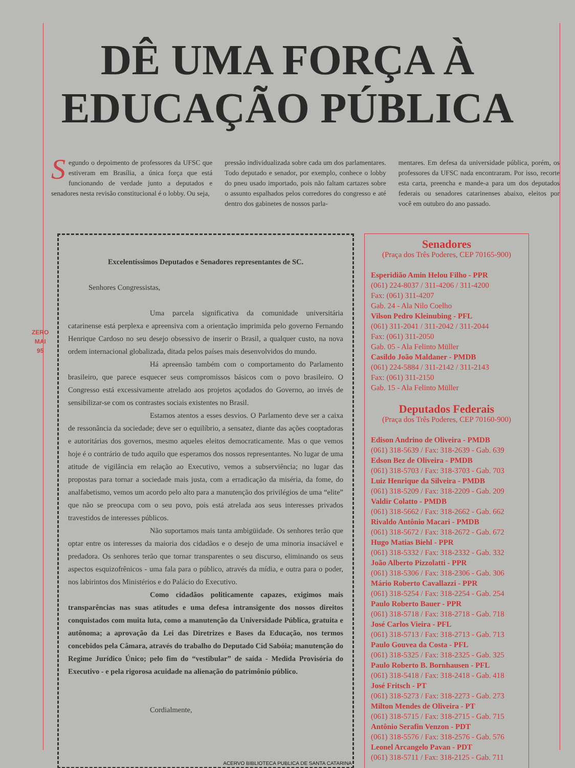DÊ UMA FORÇA À
EDUCAÇÃO PÚBLICA
Segundo o depoimento de professores da UFSC que estiveram em Brasília, a única força que está funcionando de verdade junto a deputados e senadores nesta revisão constitucional é o lobby. Ou seja,
pressão individualizada sobre cada um dos parlamentares. Todo deputado e senador, por exemplo, conhece o lobby do pneu usado importado, pois não faltam cartazes sobre o assunto espalhados pelos corredores do congresso e até dentro dos gabinetes de nossos parla-
mentares. Em defesa da universidade pública, porém, os professores da UFSC nada encontraram. Por isso, recorte esta carta, preencha e mande-a para um dos deputados federais ou senadores catarinenses abaixo, eleitos por você em outubro do ano passado.
ZERO
MAI
95
Excelentíssimos Deputados e Senadores representantes de SC.
Senhores Congressistas,
Uma parcela significativa da comunidade universitária catarinense está perplexa e apreensiva com a orientação imprimida pelo governo Fernando Henrique Cardoso no seu desejo obsessivo de inserir o Brasil, a qualquer custo, na nova ordem internacional globalizada, ditada pelos países mais desenvolvidos do mundo.
Há apreensão também com o comportamento do Parlamento brasileiro, que parece esquecer seus compromissos básicos com o povo brasileiro. O Congresso está excessivamente atrelado aos projetos açodados do Governo, ao invés de sensibilizar-se com os contrastes sociais existentes no Brasil.
Estamos atentos a esses desvios. O Parlamento deve ser a caixa de ressonância da sociedade; deve ser o equilíbrio, a sensatez, diante das ações cooptadoras e autoritárias dos governos, mesmo aqueles eleitos democraticamente. Mas o que vemos hoje é o contrário de tudo aquilo que esperamos dos nossos representantes. No lugar de uma atitude de vigilância em relação ao Executivo, vemos a subserviência; no lugar das propostas para tornar a sociedade mais justa, com a erradicação da miséria, da fome, do analfabetismo, vemos um acordo pelo alto para a manutenção dos privilégios de uma “elite” que não se preocupa com o seu povo, pois está atrelada aos seus interesses privados travestidos de interesses públicos.
Não suportamos mais tanta ambigüidade. Os senhores terão que optar entre os interesses da maioria dos cidadãos e o desejo de uma minoria insaciável e predadora. Os senhores terão que tornar transparentes o seu discurso, eliminando os seus aspectos esquizofrênicos - uma fala para o público, através da mídia, e outra para o poder, nos labirintos dos Ministérios e do Palácio do Executivo.
Como cidadãos politicamente capazes, exigimos mais transparências nas suas atitudes e uma defesa intransigente dos nossos direitos conquistados com muita luta, como a manutenção da Universidade Pública, gratuita e autônoma; a aprovação da Lei das Diretrizes e Bases da Educação, nos termos concebidos pela Câmara, através do trabalho do Deputado Cid Sabóia; manutenção do Regime Jurídico Único; pelo fim do “vestibular” de saída - Medida Provisória do Executivo - e pela rigorosa acuidade na alienação do patrimônio público.
Cordialmente,
Senadores
(Praça dos Três Poderes, CEP 70165-900)
Esperidião Amin Helou Filho - PPR
(061) 224-8037 / 311-4206 / 311-4200
Fax: (061) 311-4207
Gab. 24 - Ala Nilo Coelho
Vilson Pedro Kleinubing - PFL
(061) 311-2041 / 311-2042 / 311-2044
Fax: (061) 311-2050
Gab. 05 - Ala Felinto Müller
Casildo João Maldaner - PMDB
(061) 224-5884 / 311-2142 / 311-2143
Fax: (061) 311-2150
Gab. 15 - Ala Felinto Müller
Deputados Federais
(Praça dos Três Poderes, CEP 70160-900)
Edison Andrino de Oliveira - PMDB
(061) 318-5639 / Fax: 318-2639 - Gab. 639
Edson Bez de Oliveira - PMDB
(061) 318-5703 / Fax: 318-3703 - Gab. 703
Luiz Henrique da Silveira - PMDB
(061) 318-5209 / Fax: 318-2209 - Gab. 209
Valdir Colatto - PMDB
(061) 318-5662 / Fax: 318-2662 - Gab. 662
Rivaldo Antônio Macari - PMDB
(061) 318-5672 / Fax: 318-2672 - Gab. 672
Hugo Matias Biehl - PPR
(061) 318-5332 / Fax: 318-2332 - Gab. 332
João Alberto Pizzolatti - PPR
(061) 318-5306 / Fax: 318-2306 - Gab. 306
Mário Roberto Cavallazzi - PPR
(061) 318-5254 / Fax: 318-2254 - Gab. 254
Paulo Roberto Bauer - PPR
(061) 318-5718 / Fax: 318-2718 - Gab. 718
José Carlos Vieira - PFL
(061) 318-5713 / Fax: 318-2713 - Gab. 713
Paulo Gouvea da Costa - PFL
(061) 318-5325 / Fax: 318-2325 - Gab. 325
Paulo Roberto B. Bornhausen - PFL
(061) 318-5418 / Fax: 318-2418 - Gab. 418
José Fritsch - PT
(061) 318-5273 / Fax: 318-2273 - Gab. 273
Milton Mendes de Oliveira - PT
(061) 318-5715 / Fax: 318-2715 - Gab. 715
Antônio Serafin Venzon - PDT
(061) 318-5576 / Fax: 318-2576 - Gab. 576
Leonel Arcangelo Pavan - PDT
(061) 318-5711 / Fax: 318-2125 - Gab. 711
ACERVO BIBLIOTECA PUBLICA DE SANTA CATARINA